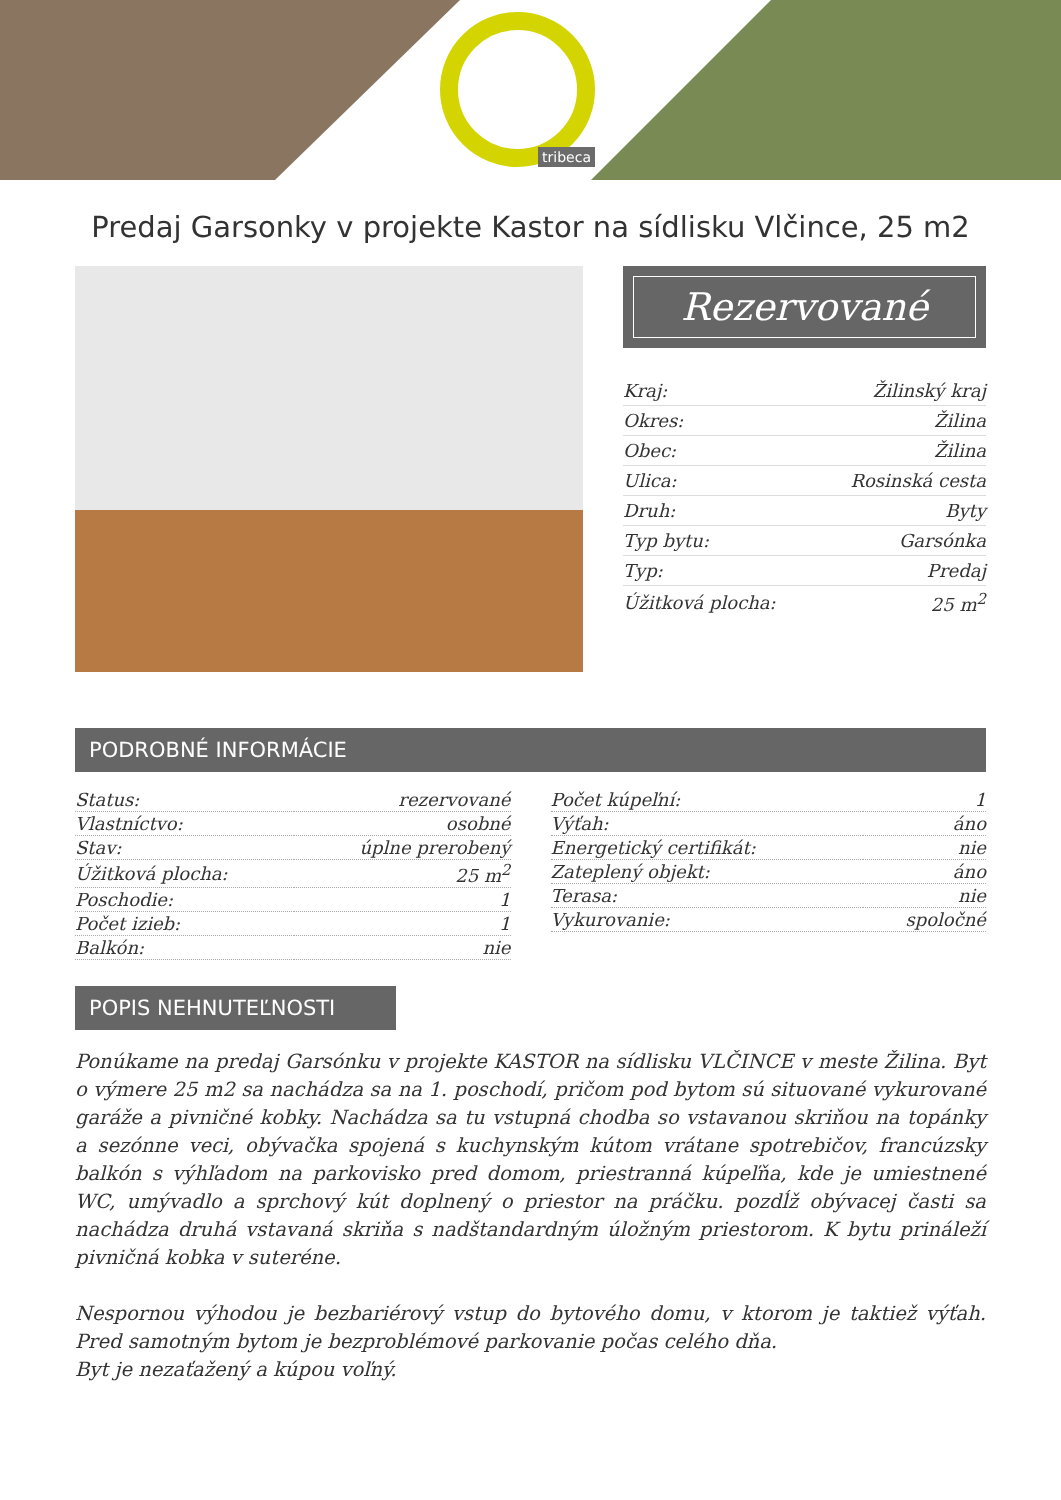tribeca
Predaj Garsonky v projekte Kastor na sídlisku Vlčince, 25 m2
Rezervované
| Kraj: | Žilinský kraj |
| Okres: | Žilina |
| Obec: | Žilina |
| Ulica: | Rosinská cesta |
| Druh: | Byty |
| Typ bytu: | Garsónka |
| Typ: | Predaj |
| Úžitková plocha: | 25 m<sup>2</sup> |
PODROBNÉ INFORMÁCIE
| Status: | rezervované |
| Vlastníctvo: | osobné |
| Stav: | úplne prerobený |
| Úžitková plocha: | 25 m<sup>2</sup> |
| Poschodie: | 1 |
| Počet izieb: | 1 |
| Balkón: | nie |
| Počet kúpeľní: | 1 |
| Výťah: | áno |
| Energetický certifikát: | nie |
| Zateplený objekt: | áno |
| Terasa: | nie |
| Vykurovanie: | spoločné |
POPIS NEHNUTEĽNOSTI
Ponúkame na predaj Garsónku v projekte KASTOR na sídlisku VLČINCE v meste Žilina. Byt o výmere 25 m2 sa nachádza sa na 1. poschodí, pričom pod bytom sú situované vykurované garáže a pivničné kobky. Nachádza sa tu vstupná chodba so vstavanou skriňou na topánky a sezónne veci, obývačka spojená s kuchynským kútom vrátane spotrebičov, francúzsky balkón s výhľadom na parkovisko pred domom, priestranná kúpeľňa, kde je umiestnené WC, umývadlo a sprchový kút doplnený o priestor na práčku. pozdĺž obývacej časti sa nachádza druhá vstavaná skriňa s nadštandardným úložným priestorom. K bytu prináleží pivničná kobka v suteréne.
Nespornou výhodou je bezbariérový vstup do bytového domu, v ktorom je taktiež výťah. Pred samotným bytom je bezproblémové parkovanie počas celého dňa.
Byt je nezaťažený a kúpou voľný.